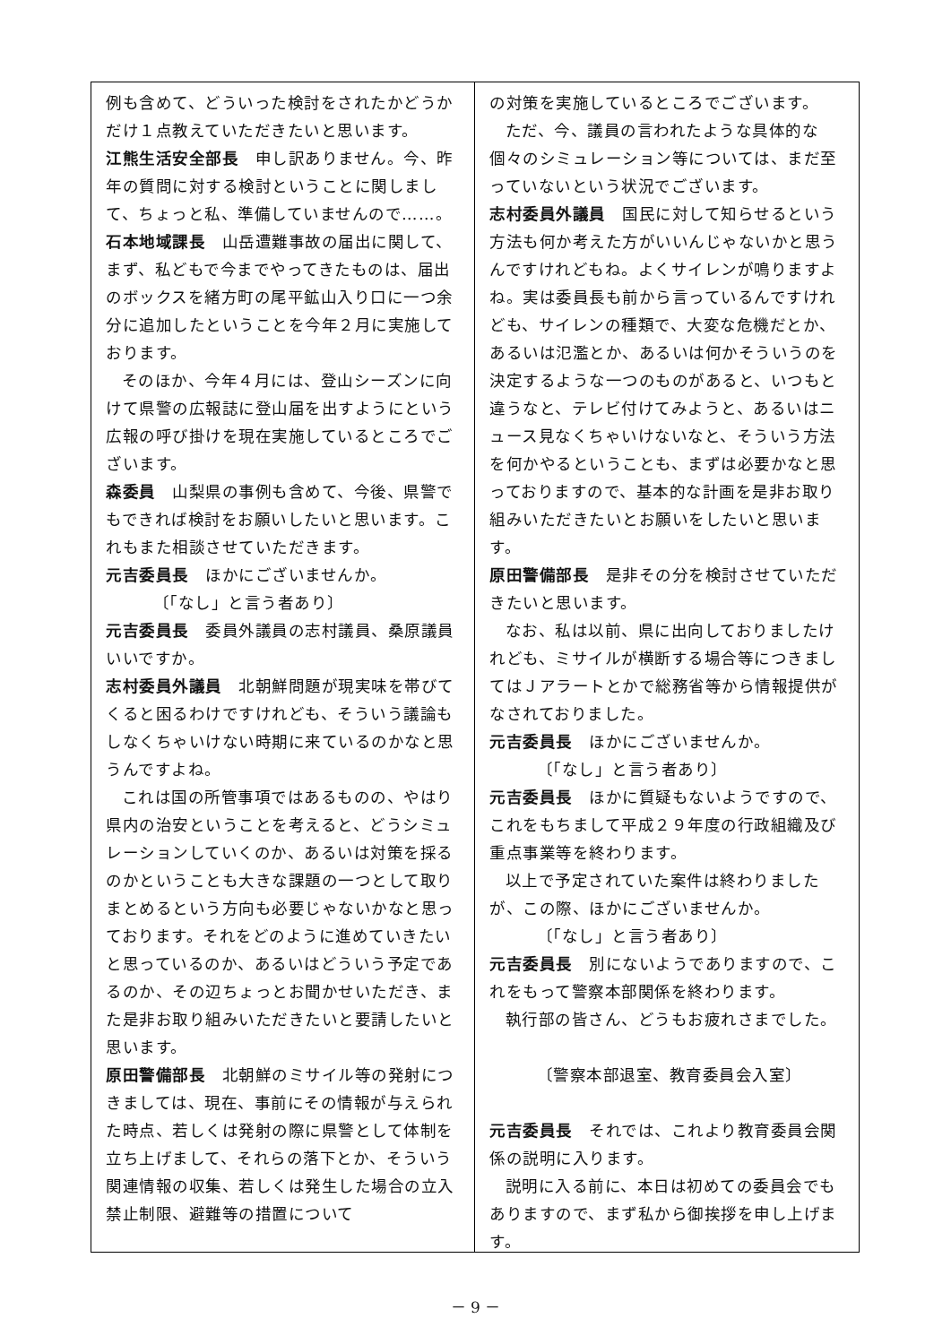例も含めて、どういった検討をされたかどうかだけ１点教えていただきたいと思います。
江熊生活安全部長　申し訳ありません。今、昨年の質問に対する検討ということに関しまして、ちょっと私、準備していませんので……。
石本地域課長　山岳遭難事故の届出に関して、まず、私どもで今までやってきたものは、届出のボックスを緒方町の尾平鉱山入り口に一つ余分に追加したということを今年２月に実施しております。
そのほか、今年４月には、登山シーズンに向けて県警の広報誌に登山届を出すようにという広報の呼び掛けを現在実施しているところでございます。
森委員　山梨県の事例も含めて、今後、県警でもできれば検討をお願いしたいと思います。これもまた相談させていただきます。
元吉委員長　ほかにございませんか。
〔「なし」と言う者あり〕
元吉委員長　委員外議員の志村議員、桑原議員いいですか。
志村委員外議員　北朝鮮問題が現実味を帯びてくると困るわけですけれども、そういう議論もしなくちゃいけない時期に来ているのかなと思うんですよね。
これは国の所管事項ではあるものの、やはり県内の治安ということを考えると、どうシミュレーションしていくのか、あるいは対策を採るのかということも大きな課題の一つとして取りまとめるという方向も必要じゃないかなと思っております。それをどのように進めていきたいと思っているのか、あるいはどういう予定であるのか、その辺ちょっとお聞かせいただき、また是非お取り組みいただきたいと要請したいと思います。
原田警備部長　北朝鮮のミサイル等の発射につきましては、現在、事前にその情報が与えられた時点、若しくは発射の際に県警として体制を立ち上げまして、それらの落下とか、そういう関連情報の収集、若しくは発生した場合の立入禁止制限、避難等の措置について
の対策を実施しているところでございます。
ただ、今、議員の言われたような具体的な個々のシミュレーション等については、まだ至っていないという状況でございます。
志村委員外議員　国民に対して知らせるという方法も何か考えた方がいいんじゃないかと思うんですけれどもね。よくサイレンが鳴りますよね。実は委員長も前から言っているんですけれども、サイレンの種類で、大変な危機だとか、あるいは氾濫とか、あるいは何かそういうのを決定するような一つのものがあると、いつもと違うなと、テレビ付けてみようと、あるいはニュース見なくちゃいけないなと、そういう方法を何かやるということも、まずは必要かなと思っておりますので、基本的な計画を是非お取り組みいただきたいとお願いをしたいと思います。
原田警備部長　是非その分を検討させていただきたいと思います。
なお、私は以前、県に出向しておりましたけれども、ミサイルが横断する場合等につきましてはＪアラートとかで総務省等から情報提供がなされておりました。
元吉委員長　ほかにございませんか。
〔「なし」と言う者あり〕
元吉委員長　ほかに質疑もないようですので、これをもちまして平成２９年度の行政組織及び重点事業等を終わります。
以上で予定されていた案件は終わりましたが、この際、ほかにございませんか。
〔「なし」と言う者あり〕
元吉委員長　別にないようでありますので、これをもって警察本部関係を終わります。
執行部の皆さん、どうもお疲れさまでした。
〔警察本部退室、教育委員会入室〕
元吉委員長　それでは、これより教育委員会関係の説明に入ります。
説明に入る前に、本日は初めての委員会でもありますので、まず私から御挨拶を申し上げます。
－ 9 －